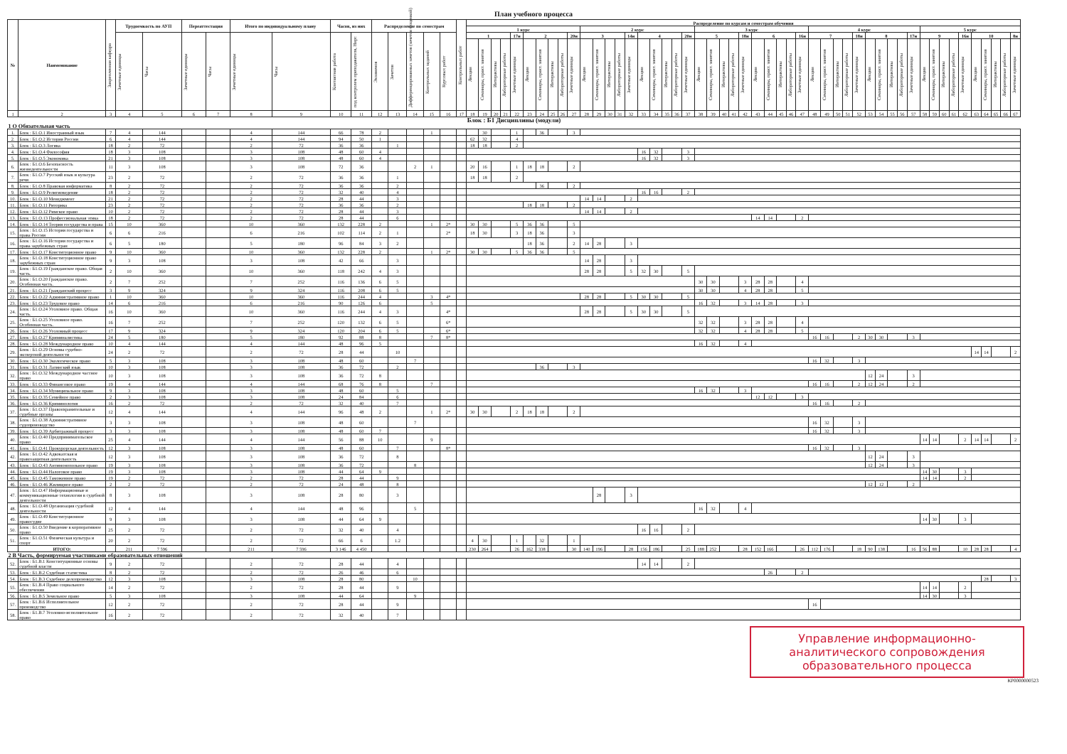План учебного процесса
| № | Наименование | Закрепленная кафедра | Трудоемкость по АУП | | Переаттестация | | Итого по индивидуальному плану | | Часов, из них | | Распределение по семестрам | | | | | Контрольных работ | Распределение по курсам и семестрам обучения | | | | | | | | | | | | | | | | | | | | | | | | | | | | | | | | | | | | | | | | | | | | | | | | | |
| --- | --- | --- | --- | --- | --- | --- | --- | --- | --- | --- | --- | --- | --- | --- | --- | --- | --- | --- | --- | --- | --- | --- | --- | --- | --- | --- | --- | --- | --- | --- | --- | --- | --- | --- | --- | --- | --- | --- | --- | --- | --- | --- | --- | --- | --- | --- | --- | --- | --- | --- | --- | --- | --- | --- | --- | --- | --- | --- | --- | --- | --- | --- | --- | --- | --- | --- |
| | | | | | | | | | | | | | | | | | 1 курс | | | | | | | | | | 2 курс | | | | | | | | | | 3 курс | | | | | | | | | | 4 курс | | | | | | | | | | 5 курс | | | | | | | | | |
| | | | Зачетные единицы | Часы | Зачетные единицы | Часы | Зачетные единицы | Часы | Контактная работа | под контролем преподавателя, Нирс | Экзаменов | Зачетов | Дифференцированных зачетов (зачетов с оценкой) | Контрольных заданий | Курсовых работ | | 1 | | | | 17н | 2 | | | | 20н | 3 | | | | 14н | 4 | | | | 20н | 5 | | | | 18н | 6 | | | | 16н | 7 | | | | 18н | 8 | | | | 17н | 9 | | | | 16н | 10 | | | | 8н |
| | | | | | | | | | | | | | | | | | Лекции | Семинары, практ. занятия | Интерактивы | Лабораторные работы | Зачетные единицы | Лекции | Семинары, практ. занятия | Интерактивы | Лабораторные работы | Зачетные единицы | Лекции | Семинары, практ. занятия | Интерактивы | Лабораторные работы | Зачетные единицы | Лекции | Семинары, практ. занятия | Интерактивы | Лабораторные работы | Зачетные единицы | Лекции | Семинары, практ. занятия | Интерактивы | Лабораторные работы | Зачетные единицы | Лекции | Семинары, практ. занятия | Интерактивы | Лабораторные работы | Зачетные единицы | Лекции | Семинары, практ. занятия | Интерактивы | Лабораторные работы | Зачетные единицы | Лекции | Семинары, практ. занятия | Интерактивы | Лабораторные работы | Зачетные единицы | Лекции | Семинары, практ. занятия | Интерактивы | Лабораторные работы | Зачетные единицы | Лекции | Семинары, практ. занятия | Интерактивы | Лабораторные работы | Зачетные единицы |
| 1 | 2 | 3 | 4 | 5 | 6 | 7 | 8 | 9 | 10 | 11 | 12 | 13 | 14 | 15 | 16 | 17 | 18 | 19 | 20 | 21 | 22 | 23 | 24 | 25 | 26 | 27 | 28 | 29 | 30 | 31 | 32 | 33 | 34 | 35 | 36 | 37 | 38 | 39 | 40 | 41 | 42 | 43 | 44 | 45 | 46 | 47 | 48 | 49 | 50 | 51 | 52 | 53 | 54 | 55 | 56 | 57 | 58 | 59 | 60 | 61 | 62 | 63 | 64 | 65 | 66 | 67 |
| Блок : Б1 Дисциплины (модули) | | | | | | | | | | | | | | | | | | | | | | | | | | | | | | | | | | | | | | | | | | | | | | | | | | | | | | | | | | | | | | | | | | |
| 1 О Обязательная часть | | | | | | | | | | | | | | | | | | | | | | | | | | | | | | | | | | | | | | | | | | | | | | | | | | | | | | | | | | | | | | | | | | |
| 1. | Блок : Б1.О.1 Иностранный язык | 7 | 4 | 144 | | | 4 | 144 | 66 | 78 | 2 | | | 1 | | | | 30 | | | 1 | | 36 | | | 3 | | | | | | | | | | | | | | | | | | | | | | | | | | | | | | | | | | | | | | | | |
| 2. | Блок : Б1.О.2 История России | 6 | 4 | 144 | | | 4 | 144 | 94 | 50 | 1 | | | | | | 62 | 32 | | | 4 | | | | | | | | | | | | | | | | | | | | | | | | | | | | | | | | | | | | | | | | | | | | | |
| 3. | Блок : Б1.О.3 Логика | 18 | 2 | 72 | | | 2 | 72 | 36 | 36 | | 1 | | | | | 18 | 18 | | | 2 | | | | | | | | | | | | | | | | | | | | | | | | | | | | | | | | | | | | | | | | | | | | | |
| 4. | Блок : Б1.О.4 Философия | 18 | 3 | 108 | | | 3 | 108 | 48 | 60 | 4 | | | | | | | | | | | | | | | | | | | | | 16 | 32 | | | 3 | | | | | | | | | | | | | | | | | | | | | | | | | | | | | | |
| 5. | Блок : Б1.О.5 Экономика | 21 | 3 | 108 | | | 3 | 108 | 48 | 60 | 4 | | | | | | | | | | | | | | | | | | | | | 16 | 32 | | | 3 | | | | | | | | | | | | | | | | | | | | | | | | | | | | | | |
| 6. | Блок : Б1.О.6 Безопасность жизнедеятельности | 11 | 3 | 108 | | | 3 | 108 | 72 | 36 | | | 2 | 1 | | | 20 | 16 | | | 1 | 18 | 18 | | | 2 | | | | | | | | | | | | | | | | | | | | | | | | | | | | | | | | | | | | | | | | |
| 7. | Блок : Б1.О.7 Русский язык и культура речи | 23 | 2 | 72 | | | 2 | 72 | 36 | 36 | | 1 | | | | | 18 | 18 | | | 2 | | | | | | | | | | | | | | | | | | | | | | | | | | | | | | | | | | | | | | | | | | | | | |
| 8. | Блок : Б1.О.8 Правовая информатика | 8 | 2 | 72 | | | 2 | 72 | 36 | 36 | | 2 | | | | | | | | | | | 36 | | | 2 | | | | | | | | | | | | | | | | | | | | | | | | | | | | | | | | | | | | | | | | |
| 9. | Блок : Б1.О.9 Религиоведение | 18 | 2 | 72 | | | 2 | 72 | 32 | 40 | | 4 | | | | | | | | | | | | | | | | | | | | 16 | 16 | | | 2 | | | | | | | | | | | | | | | | | | | | | | | | | | | | | | |
| 10. | Блок : Б1.О.10 Менеджмент | 21 | 2 | 72 | | | 2 | 72 | 28 | 44 | | 3 | | | | | | | | | | | | | | | 14 | 14 | | | 2 | | | | | | | | | | | | | | | | | | | | | | | | | | | | | | | | | | | |
| 11. | Блок : Б1.О.11 Риторика | 23 | 2 | 72 | | | 2 | 72 | 36 | 36 | | 2 | | | | | | | | | | 18 | 18 | | | 2 | | | | | | | | | | | | | | | | | | | | | | | | | | | | | | | | | | | | | | | | |
| 12. | Блок : Б1.О.12 Римское право | 10 | 2 | 72 | | | 2 | 72 | 28 | 44 | | 3 | | | | | | | | | | | | | | | 14 | 14 | | | 2 | | | | | | | | | | | | | | | | | | | | | | | | | | | | | | | | | | | |
| 13. | Блок : Б1.О.13 Профессиональная этика | 18 | 2 | 72 | | | 2 | 72 | 28 | 44 | | 6 | | | | | | | | | | | | | | | | | | | | | | | | | | | | | | 14 | 14 | | | 2 | | | | | | | | | | | | | | | | | | | | |
| 14. | Блок : Б1.О.14 Теория государства и права | 15 | 10 | 360 | | | 10 | 360 | 132 | 228 | 2 | | | 1 | 2* | | 30 | 30 | | | 5 | 36 | 36 | | | 5 | | | | | | | | | | | | | | | | | | | | | | | | | | | | | | | | | | | | | | | | |
| 15. | Блок : Б1.О.15 История государства и права России | 6 | 6 | 216 | | | 6 | 216 | 102 | 114 | 2 | 1 | | | 2* | | 18 | 30 | | | 3 | 18 | 36 | | | 3 | | | | | | | | | | | | | | | | | | | | | | | | | | | | | | | | | | | | | | | | |
| 16. | Блок : Б1.О.16 История государства и права зарубежных стран | 6 | 5 | 180 | | | 5 | 180 | 96 | 84 | 3 | 2 | | | | | | | | | | 18 | 36 | | | 2 | 14 | 28 | | | 3 | | | | | | | | | | | | | | | | | | | | | | | | | | | | | | | | | | | |
| 17. | Блок : Б1.О.17 Конституционное право | 9 | 10 | 360 | | | 10 | 360 | 132 | 228 | 2 | | | 1 | 2* | | 30 | 30 | | | 5 | 36 | 36 | | | 5 | | | | | | | | | | | | | | | | | | | | | | | | | | | | | | | | | | | | | | | | |
| 18. | Блок : Б1.О.18 Конституционное право зарубежных стран | 9 | 3 | 108 | | | 3 | 108 | 42 | 66 | | 3 | | | | | | | | | | | | | | | 14 | 28 | | | 3 | | | | | | | | | | | | | | | | | | | | | | | | | | | | | | | | | | | |
| 19. | Блок : Б1.О.19 Гражданское право. Общая часть. | 2 | 10 | 360 | | | 10 | 360 | 118 | 242 | 4 | 3 | | | | | | | | | | | | | | | 28 | 28 | | | 5 | 32 | 30 | | | 5 | | | | | | | | | | | | | | | | | | | | | | | | | | | | | | |
| 20. | Блок : Б1.О.20 Гражданское право. Особенная часть. | 2 | 7 | 252 | | | 7 | 252 | 116 | 136 | 6 | 5 | | | | | | | | | | | | | | | | | | | | | | | | | 30 | 30 | | | 3 | 28 | 28 | | | 4 | | | | | | | | | | | | | | | | | | | | |
| 21. | Блок : Б1.О.21 Гражданский процесс | 3 | 9 | 324 | | | 9 | 324 | 116 | 208 | 6 | 5 | | | | | | | | | | | | | | | | | | | | | | | | | 30 | 30 | | | 4 | 28 | 28 | | | 5 | | | | | | | | | | | | | | | | | | | | |
| 22. | Блок : Б1.О.22 Административное право | 1 | 10 | 360 | | | 10 | 360 | 116 | 244 | 4 | | | 3 | 4* | | | | | | | | | | | | 28 | 28 | | | 5 | 30 | 30 | | | 5 | | | | | | | | | | | | | | | | | | | | | | | | | | | | | | |
| 23. | Блок : Б1.О.23 Трудовое право | 14 | 6 | 216 | | | 6 | 216 | 90 | 126 | 6 | | | 5 | | | | | | | | | | | | | | | | | | | | | | | 16 | 32 | | | 3 | 14 | 28 | | | 3 | | | | | | | | | | | | | | | | | | | | |
| 24. | Блок : Б1.О.24 Уголовное право. Общая часть. | 16 | 10 | 360 | | | 10 | 360 | 116 | 244 | 4 | 3 | | | 4* | | | | | | | | | | | | 28 | 28 | | | 5 | 30 | 30 | | | 5 | | | | | | | | | | | | | | | | | | | | | | | | | | | | | | |
| 25. | Блок : Б1.О.25 Уголовное право. Особенная часть. | 16 | 7 | 252 | | | 7 | 252 | 120 | 132 | 6 | 5 | | | 6* | | | | | | | | | | | | | | | | | | | | | | 32 | 32 | | | 3 | 28 | 28 | | | 4 | | | | | | | | | | | | | | | | | | | | |
| 26. | Блок : Б1.О.26 Уголовный процесс | 17 | 9 | 324 | | | 9 | 324 | 120 | 204 | 6 | 5 | | | 6* | | | | | | | | | | | | | | | | | | | | | | 32 | 32 | | | 4 | 28 | 28 | | | 5 | | | | | | | | | | | | | | | | | | | | |
| 27. | Блок : Б1.О.27 Криминалистика | 24 | 5 | 180 | | | 5 | 180 | 92 | 88 | 8 | | | 7 | 8* | | | | | | | | | | | | | | | | | | | | | | | | | | | | | | | | 16 | 16 | | | 2 | 30 | 30 | | | 3 | | | | | | | | | | |
| 28. | Блок : Б1.О.28 Международное право | 10 | 4 | 144 | | | 4 | 144 | 48 | 96 | 5 | | | | | | | | | | | | | | | | | | | | | | | | | | 16 | 32 | | | 4 | | | | | | | | | | | | | | | | | | | | | | | | | |
| 29. | Блок : Б1.О.29 Основы судебно-экспертной деятельности | 24 | 2 | 72 | | | 2 | 72 | 28 | 44 | | 10 | | | | | | | | | | | | | | | | | | | | | | | | | | | | | | | | | | | | | | | | | | | | | | | | | | 14 | 14 | | | 2 |
| 30. | Блок : Б1.О.30 Экологическое право | 5 | 3 | 108 | | | 3 | 108 | 48 | 60 | | | 7 | | | | | | | | | | | | | | | | | | | | | | | | | | | | | | | | | | 16 | 32 | | | 3 | | | | | | | | | | | | | | | |
| 31. | Блок : Б1.О.31 Латинский язык | 10 | 3 | 108 | | | 3 | 108 | 36 | 72 | | 2 | | | | | | | | | | | 36 | | | 3 | | | | | | | | | | | | | | | | | | | | | | | | | | | | | | | | | | | | | | | | |
| 32. | Блок : Б1.О.32 Международное частное право | 10 | 3 | 108 | | | 3 | 108 | 36 | 72 | 8 | | | | | | | | | | | | | | | | | | | | | | | | | | | | | | | | | | | | | | | | | 12 | 24 | | | 3 | | | | | | | | | | |
| 33. | Блок : Б1.О.33 Финансовое право | 19 | 4 | 144 | | | 4 | 144 | 68 | 76 | 8 | | | 7 | | | | | | | | | | | | | | | | | | | | | | | | | | | | | | | | | 16 | 16 | | | 2 | 12 | 24 | | | 2 | | | | | | | | | | |
| 34. | Блок : Б1.О.34 Муниципальное право | 9 | 3 | 108 | | | 3 | 108 | 48 | 60 | | 5 | | | | | | | | | | | | | | | | | | | | | | | | | 16 | 32 | | | 3 | | | | | | | | | | | | | | | | | | | | | | | | | |
| 35. | Блок : Б1.О.35 Семейное право | 2 | 3 | 108 | | | 3 | 108 | 24 | 84 | | 6 | | | | | | | | | | | | | | | | | | | | | | | | | | | | | | 12 | 12 | | | 3 | | | | | | | | | | | | | | | | | | | | |
| 36. | Блок : Б1.О.36 Криминология | 16 | 2 | 72 | | | 2 | 72 | 32 | 40 | | 7 | | | | | | | | | | | | | | | | | | | | | | | | | | | | | | | | | | | 16 | 16 | | | 2 | | | | | | | | | | | | | | | |
| 37. | Блок : Б1.О.37 Правоохранительные и судебные органы | 12 | 4 | 144 | | | 4 | 144 | 96 | 48 | 2 | | | 1 | 2* | | 30 | 30 | | | 2 | 18 | 18 | | | 2 | | | | | | | | | | | | | | | | | | | | | | | | | | | | | | | | | | | | | | | | |
| 38. | Блок : Б1.О.38 Административное судопроизводство | 3 | 3 | 108 | | | 3 | 108 | 48 | 60 | | | 7 | | | | | | | | | | | | | | | | | | | | | | | | | | | | | | | | | | 16 | 32 | | | 3 | | | | | | | | | | | | | | | |
| 39. | Блок : Б1.О.39 Арбитражный процесс | 3 | 3 | 108 | | | 3 | 108 | 48 | 60 | 7 | | | | | | | | | | | | | | | | | | | | | | | | | | | | | | | | | | | | 16 | 32 | | | 3 | | | | | | | | | | | | | | | |
| 40. | Блок : Б1.О.40 Предпринимательское право | 25 | 4 | 144 | | | 4 | 144 | 56 | 88 | 10 | | | 9 | | | | | | | | | | | | | | | | | | | | | | | | | | | | | | | | | | | | | | | | | | | 14 | 14 | | | 2 | 14 | 14 | | | 2 |
| 41. | Блок : Б1.О.41 Прокурорская деятельность | 12 | 3 | 108 | | | 3 | 108 | 48 | 60 | | 7 | | | 8* | | | | | | | | | | | | | | | | | | | | | | | | | | | | | | | | 16 | 32 | | | 3 | | | | | | | | | | | | | | | |
| 42. | Блок : Б1.О.42 Адвокатская и правозащитная деятельность | 12 | 3 | 108 | | | 3 | 108 | 36 | 72 | | 8 | | | | | | | | | | | | | | | | | | | | | | | | | | | | | | | | | | | | | | | | 12 | 24 | | | 3 | | | | | | | | | | |
| 43. | Блок : Б1.О.43 Антимонопольное право | 19 | 3 | 108 | | | 3 | 108 | 36 | 72 | | | 8 | | | | | | | | | | | | | | | | | | | | | | | | | | | | | | | | | | | | | | | 12 | 24 | | | 3 | | | | | | | | | | |
| 44. | Блок : Б1.О.44 Налоговое право | 19 | 3 | 108 | | | 3 | 108 | 44 | 64 | 9 | | | | | | | | | | | | | | | | | | | | | | | | | | | | | | | | | | | | | | | | | | | | | | 14 | 30 | | | 3 | | | | | |
| 45. | Блок : Б1.О.45 Таможенное право | 19 | 2 | 72 | | | 2 | 72 | 28 | 44 | | 9 | | | | | | | | | | | | | | | | | | | | | | | | | | | | | | | | | | | | | | | | | | | | | 14 | 14 | | | 2 | | | | | |
| 46. | Блок : Б1.О.46 Жилищное право | 2 | 2 | 72 | | | 2 | 72 | 24 | 48 | | 8 | | | | | | | | | | | | | | | | | | | | | | | | | | | | | | | | | | | | | | | | 12 | 12 | | | 2 | | | | | | | | | | |
| 47. | Блок : Б1.О.47 Информационные и коммуникационные технологии в судебной деятельности | 8 | 3 | 108 | | | 3 | 108 | 28 | 80 | | 3 | | | | | | | | | | | | | | | | 28 | | | 3 | | | | | | | | | | | | | | | | | | | | | | | | | | | | | | | | | | | |
| 48. | Блок : Б1.О.48 Организация судебной деятельности | 12 | 4 | 144 | | | 4 | 144 | 48 | 96 | | | 5 | | | | | | | | | | | | | | | | | | | | | | | | 16 | 32 | | | 4 | | | | | | | | | | | | | | | | | | | | | | | | | |
| 49. | Блок : Б1.О.49 Конституционное правосудие | 9 | 3 | 108 | | | 3 | 108 | 44 | 64 | 9 | | | | | | | | | | | | | | | | | | | | | | | | | | | | | | | | | | | | | | | | | | | | | | 14 | 30 | | | 3 | | | | | |
| 50. | Блок : Б1.О.50 Введение в корпоративное право | 25 | 2 | 72 | | | 2 | 72 | 32 | 40 | | 4 | | | | | | | | | | | | | | | | | | | | 16 | 16 | | | 2 | | | | | | | | | | | | | | | | | | | | | | | | | | | | | | |
| 51. | Блок : Б1.О.51 Физическая культура и спорт | 20 | 2 | 72 | | | 2 | 72 | 66 | 6 | | 1.2 | | | | | 4 | 30 | | | 1 | | 32 | | | 1 | | | | | | | | | | | | | | | | | | | | | | | | | | | | | | | | | | | | | | | | |
| | ИТОГО: | | 211 | 7 596 | | | 211 | 7 596 | 3 146 | 4 450 | | | | | | | 230 | 264 | | | 26 | 162 | 338 | | | 30 | 140 | 196 | | | 28 | 156 | 186 | | | 25 | 188 | 252 | | | 28 | 152 | 166 | | | 26 | 112 | 176 | | | 18 | 90 | 138 | | | 16 | 56 | 88 | | | 10 | 28 | 28 | | | 4 |
| 2 В Часть, формируемая участниками образовательных отношений | | | | | | | | | | | | | | | | | | | | | | | | | | | | | | | | | | | | | | | | | | | | | | | | | | | | | | | | | | | | | | | | | | |
| 52. | Блок : Б1.В.1 Конституционные основы судебной власти | 9 | 2 | 72 | | | 2 | 72 | 28 | 44 | | 4 | | | | | | | | | | | | | | | | | | | | 14 | 14 | | | 2 | | | | | | | | | | | | | | | | | | | | | | | | | | | | | | |
| 53. | Блок : Б1.В.2 Судебная статистика | 8 | 2 | 72 | | | 2 | 72 | 26 | 46 | | 6 | | | | | | | | | | | | | | | | | | | | | | | | | | | | | | | 26 | | | 2 | | | | | | | | | | | | | | | | | | | | |
| 54. | Блок : Б1.В.3 Судебное делопроизводство | 12 | 3 | 108 | | | 3 | 108 | 28 | 80 | | | 10 | | | | | | | | | | | | | | | | | | | | | | | | | | | | | | | | | | | | | | | | | | | | | | | | | | 28 | | | 3 |
| 55. | Блок : Б1.В.4 Право социального обеспечения | 14 | 2 | 72 | | | 2 | 72 | 28 | 44 | | 9 | | | | | | | | | | | | | | | | | | | | | | | | | | | | | | | | | | | | | | | | | | | | | 14 | 14 | | | 2 | | | | | |
| 56. | Блок : Б1.В.5 Земельное право | 5 | 3 | 108 | | | 3 | 108 | 44 | 64 | | | 9 | | | | | | | | | | | | | | | | | | | | | | | | | | | | | | | | | | | | | | | | | | | | 14 | 30 | | | 3 | | | | | |
| 57. | Блок : Б1.В.6 Исполнительное производство | 12 | 2 | 72 | | | 2 | 72 | 28 | 44 | | 9 | | | | | | | | | | | | | | | | | | | | | | | | | | | | | | | | | | | 16 | | | | | | | | | | | | | | | | | | | |
| 58. | Блок : Б1.В.7 Уголовно-исполнительное право | 16 | 2 | 72 | | | 2 | 72 | 32 | 40 | | 7 | | | | | | | | | | | | | | | | | | | | | | | | | | | | | | | | | | | | | | | | | | | | | | | | | | | | | | |
Управление информационно-аналитического сопровождения образовательного процесса
КР0000000523